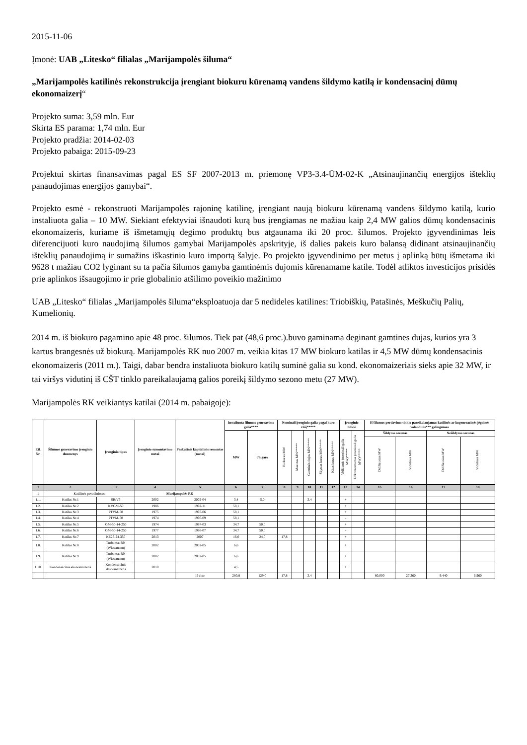2015-11-06
Įmonė: UAB „Litesko“ filialas „Marijampolės šiluma“
„Marijampolės katilinės rekonstrukcija įrengiant biokuru kūrenamą vandens šildymo katilą ir kondensacinį dūmų ekonomaizerį“
Projekto suma: 3,59 mln. Eur
Skirta ES parama: 1,74 mln. Eur
Projekto pradžia: 2014-02-03
Projekto pabaiga: 2015-09-23
Projektui skirtas finansavimas pagal ES SF 2007-2013 m. priemonę VP3-3.4-ŪM-02-K „Atsinaujinančių energijos išteklių panaudojimas energijos gamybai“.
Projekto esmė - rekonstruoti Marijampolės rajoninę katilinę, įrengiant naują biokuru kūrenamą vandens šildymo katilą, kurio instaliuota galia – 10 MW. Siekiant efektyviai išnaudoti kurą bus įrengiamas ne mažiau kaip 2,4 MW galios dūmų kondensacinis ekonomaizeris, kuriame iš išmetamųjų degimo produktų bus atgaunama iki 20 proc. šilumos. Projekto įgyvendinimas leis diferencijuoti kuro naudojimą šilumos gamybai Marijampolės apskrityje, iš dalies pakeis kuro balansą didinant atsinaujinančių išteklių panaudojimą ir sumažins iškastinio kuro importą šalyje. Po projekto įgyvendinimo per metus į aplinką būtų išmetama iki 9628 t mažiau CO2 lyginant su ta pačia šilumos gamyba gamtinėmis dujomis kūrenamame katile. Todėl atliktos investicijos prisidės prie aplinkos išsaugojimo ir prie globalinio atšilimo poveikio mažinimo
UAB „Litesko“ filialas „Marijampolės šiluma“eksploatuoja dar 5 nedideles katilines: Triobiškių, Patašinės, Meškučių Palių, Kumelionių.
2014 m. iš biokuro pagamino apie 48 proc. šilumos. Tiek pat (48,6 proc.).buvo gaminama deginant gamtines dujas, kurios yra 3 kartus brangesnės už biokurą. Marijampolės RK nuo 2007 m. veikia kitas 17 MW biokuro katilas ir 4,5 MW dūmų kondensacinis ekonomaizeris (2011 m.). Taigi, dabar bendra instaliuota biokuro katilų suminė galia su kond. ekonomaizeriais sieks apie 32 MW, ir tai viršys vidutinį iš CŠT tinklo pareikalaujamą galios poreikį šildymo sezono metu (27 MW).
Marijampolės RK veikiantys katilai (2014 m. pabaigoje):
| Eil. Nr. | Šilumos generavimo įrenginio duomenys | Įrenginio tipas | Įrenginio sumontavimo metai | Paskutinis kapitalinis remontas (metai) | Instaliuota šilumos generavimo galia**** | | Nominali įrenginio galia pagal kuro rūšį***** | | | | | Įrenginio būklė | | Iš šilumos perdavimo tinklo pareikalaujamas katilinės ar kogeneracinės jėgainės valandinis*** galingumas | | | |
| --- | --- | --- | --- | --- | --- | --- | --- | --- | --- | --- | --- | --- | --- | --- | --- | --- | --- |
| | | | | | MW | t/h garo | Biokuras MW | Mazutas MW***** | Gamtinės dujos MW***** | Skystas kuras MW***** | Kitas kuras MW***** | Veikiantis (nominali galia MW)***** | Užkonservuotas (nominali galia MW)***** | Šildymo sezonas | | Nešildymo sezonas | |
| | | | | | | | | | | | | | | Didžiausias MW | Vidutinis MW | Didžiausias MW | Vidutinis MW |
| 1 | 2 | 3 | 4 | 5 | 6 | 7 | 8 | 9 | 10 | 11 | 12 | 13 | 14 | 15 | 16 | 17 | 18 |
| 1 | Katilinės pavadinimas: | | Marijampolės RK | | | | | | | | | | | | | | |
| 1.1. | Katilas Nr.1 | SB/V5 | 2002 | 2002-04 | 3,4 | 5,0 | | | 3,4 | | | + | | | | | |
| 1.2. | Katilas Nr.2 | KVGM-50 | 1986 | 1992-11 | 58,1 | | | | | | | + | | | | | |
| 1.3. | Katilas Nr.3 | PTVM-50 | 1975 | 1997-06 | 58,1 | | | | | | | + | | | | | |
| 1.4. | Katilas Nr.4 | PTVM-50 | 1974 | 1996-09 | 58,1 | | | | | | | - | | | | | |
| 1.5. | Katilas Nr.5 | GM-50-14-250 | 1974 | 1997-03 | 34,7 | 50,0 | | | | | | + | | | | | |
| 1.6. | Katilas Nr.6 | GM-50-14-250 | 1977 | 1998-07 | 34,7 | 50,0 | | | | | | - | | | | | |
| 1.7. | Katilas Nr.7 | KE25-24-350 | 2013 | 2007 | 16,0 | 24,0 | 17,8 | | | | | + | | | | | |
| 1.8. | Katilas Nr.8 | Turbomat RN (Wiessmann) | 2002 | 2002-05 | 6,6 | | | | | | | + | | | | | |
| 1.9. | Katilas Nr.9 | Turbomat RN (Wiessmann) | 2002 | 2002-05 | 6,6 | | | | | | | + | | | | | |
| 1.10. | Kondensacinis ekonomaizeris | Kondensacinis ekonomaizeris | 2010 | | 4,5 | | | | | | | + | | | | | |
| | | | | Iš viso | 280,8 | 129,0 | 17,8 | | 3,4 | | | | | 60,000 | 27,360 | 9,440 | 6,960 |